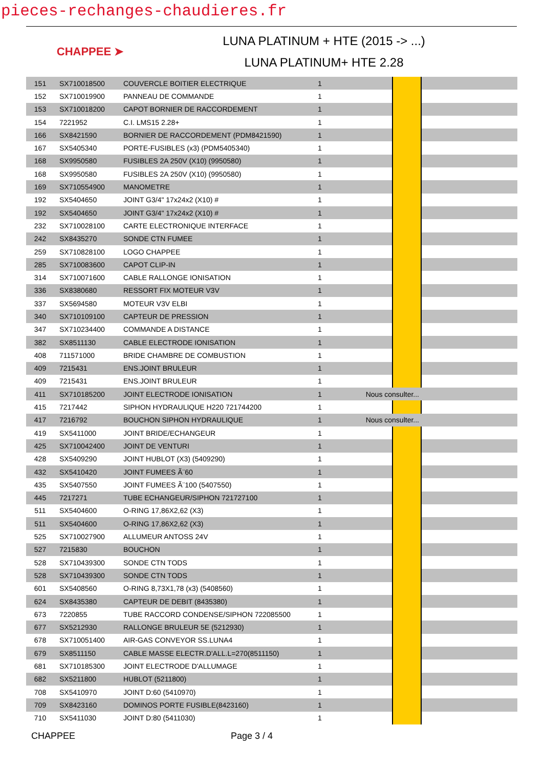pieces-rechanges-chaudieres.fr
CHAPPEE ➤
LUNA PLATINUM + HTE (2015 -> ...)
LUNA PLATINUM+ HTE 2.28
| 151 | SX710018500 | COUVERCLE BOITIER ELECTRIQUE | 1 | | | |
| 152 | SX710019900 | PANNEAU DE COMMANDE | 1 | | | |
| 153 | SX710018200 | CAPOT BORNIER DE RACCORDEMENT | 1 | | | |
| 154 | 7221952 | C.I. LMS15 2.28+ | 1 | | | |
| 166 | SX8421590 | BORNIER DE RACCORDEMENT (PDM8421590) | 1 | | | |
| 167 | SX5405340 | PORTE-FUSIBLES (x3) (PDM5405340) | 1 | | | |
| 168 | SX9950580 | FUSIBLES 2A 250V (X10) (9950580) | 1 | | | |
| 168 | SX9950580 | FUSIBLES 2A 250V (X10) (9950580) | 1 | | | |
| 169 | SX710554900 | MANOMETRE | 1 | | | |
| 192 | SX5404650 | JOINT G3/4" 17x24x2 (X10) # | 1 | | | |
| 192 | SX5404650 | JOINT G3/4" 17x24x2 (X10) # | 1 | | | |
| 232 | SX710028100 | CARTE ELECTRONIQUE INTERFACE | 1 | | | |
| 242 | SX8435270 | SONDE CTN FUMEE | 1 | | | |
| 259 | SX710828100 | LOGO CHAPPEE | 1 | | | |
| 285 | SX710083600 | CAPOT CLIP-IN | 1 | | | |
| 314 | SX710071600 | CABLE RALLONGE IONISATION | 1 | | | |
| 336 | SX8380680 | RESSORT FIX MOTEUR V3V | 1 | | | |
| 337 | SX5694580 | MOTEUR V3V ELBI | 1 | | | |
| 340 | SX710109100 | CAPTEUR DE PRESSION | 1 | | | |
| 347 | SX710234400 | COMMANDE A DISTANCE | 1 | | | |
| 382 | SX8511130 | CABLE ELECTRODE IONISATION | 1 | | | |
| 408 | 711571000 | BRIDE CHAMBRE DE COMBUSTION | 1 | | | |
| 409 | 7215431 | ENS.JOINT BRULEUR | 1 | | | |
| 409 | 7215431 | ENS.JOINT BRULEUR | 1 | | | |
| 411 | SX710185200 | JOINT ELECTRODE IONISATION | 1 | Nous consulter... | | |
| 415 | 7217442 | SIPHON HYDRAULIQUE H220 721744200 | 1 | | | |
| 417 | 7216792 | BOUCHON SIPHON HYDRAULIQUE | 1 | Nous consulter... | | |
| 419 | SX5411000 | JOINT BRIDE/ECHANGEUR | 1 | | | |
| 425 | SX710042400 | JOINT DE VENTURI | 1 | | | |
| 428 | SX5409290 | JOINT HUBLOT (X3) (5409290) | 1 | | | |
| 432 | SX5410420 | JOINT FUMEES Ã¨60 | 1 | | | |
| 435 | SX5407550 | JOINT FUMEES Ã¨100 (5407550) | 1 | | | |
| 445 | 7217271 | TUBE ECHANGEUR/SIPHON 721727100 | 1 | | | |
| 511 | SX5404600 | O-RING 17,86X2,62 (X3) | 1 | | | |
| 511 | SX5404600 | O-RING 17,86X2,62 (X3) | 1 | | | |
| 525 | SX710027900 | ALLUMEUR ANTOSS 24V | 1 | | | |
| 527 | 7215830 | BOUCHON | 1 | | | |
| 528 | SX710439300 | SONDE CTN TODS | 1 | | | |
| 528 | SX710439300 | SONDE CTN TODS | 1 | | | |
| 601 | SX5408560 | O-RING 8,73X1,78 (x3) (5408560) | 1 | | | |
| 624 | SX8435380 | CAPTEUR DE DEBIT (8435380) | 1 | | | |
| 673 | 7220855 | TUBE RACCORD CONDENSE/SIPHON 722085500 | 1 | | | |
| 677 | SX5212930 | RALLONGE BRULEUR 5E (5212930) | 1 | | | |
| 678 | SX710051400 | AIR-GAS CONVEYOR SS.LUNA4 | 1 | | | |
| 679 | SX8511150 | CABLE MASSE ELECTR.D'ALL.L=270(8511150) | 1 | | | |
| 681 | SX710185300 | JOINT ELECTRODE D'ALLUMAGE | 1 | | | |
| 682 | SX5211800 | HUBLOT (5211800) | 1 | | | |
| 708 | SX5410970 | JOINT D:60 (5410970) | 1 | | | |
| 709 | SX8423160 | DOMINOS PORTE FUSIBLE(8423160) | 1 | | | |
| 710 | SX5411030 | JOINT D:80 (5411030) | 1 | | | |
CHAPPEE Page 3 / 4